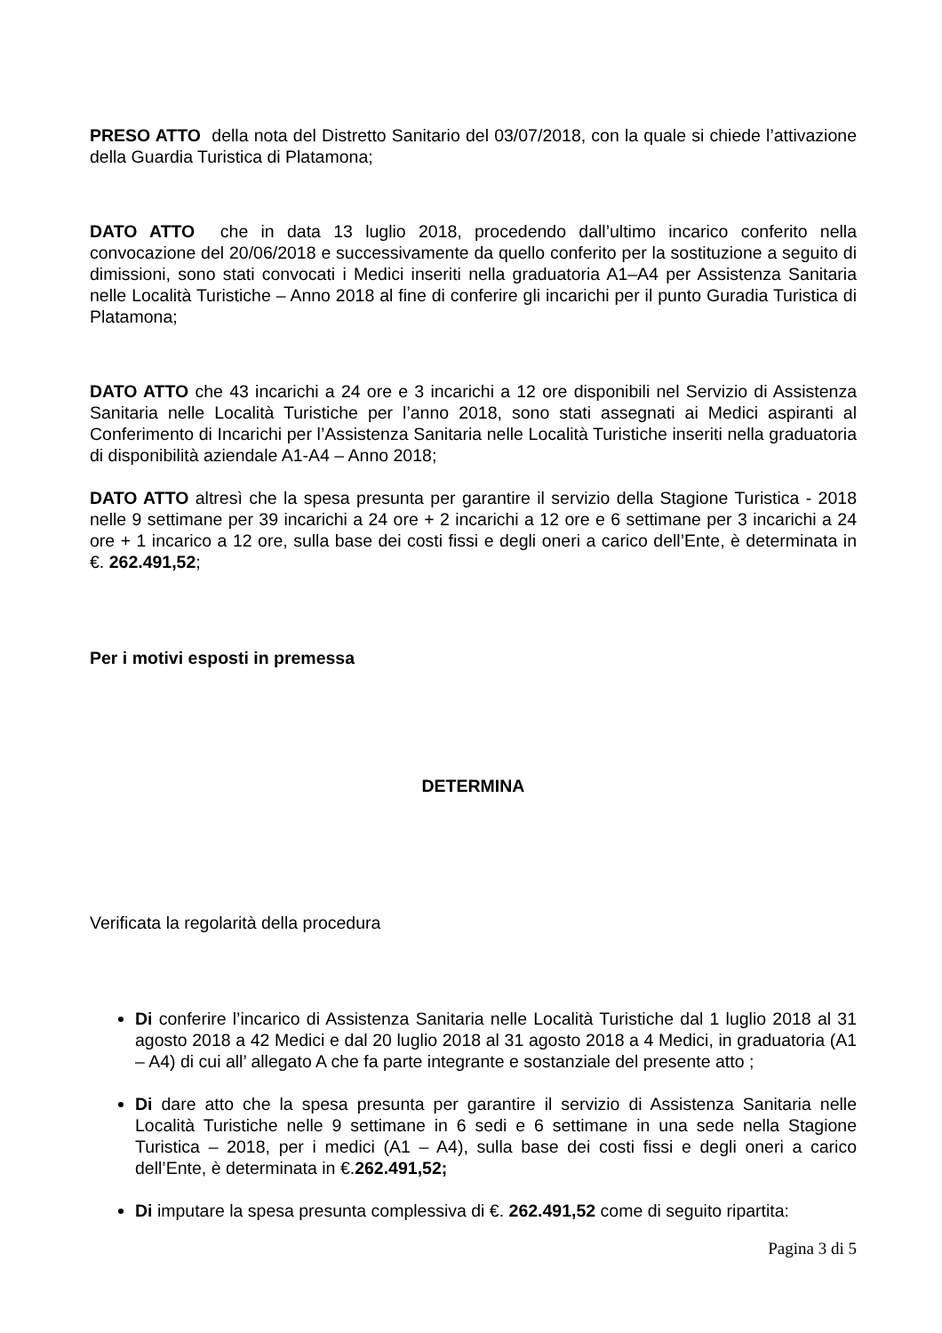PRESO ATTO della nota del Distretto Sanitario del 03/07/2018, con la quale si chiede l’attivazione della Guardia Turistica di Platamona;
DATO ATTO che in data 13 luglio 2018, procedendo dall’ultimo incarico conferito nella convocazione del 20/06/2018 e successivamente da quello conferito per la sostituzione a seguito di dimissioni, sono stati convocati i Medici inseriti nella graduatoria A1–A4 per Assistenza Sanitaria nelle Località Turistiche – Anno 2018 al fine di conferire gli incarichi per il punto Guradia Turistica di Platamona;
DATO ATTO che 43 incarichi a 24 ore e 3 incarichi a 12 ore disponibili nel Servizio di Assistenza Sanitaria nelle Località Turistiche per l’anno 2018, sono stati assegnati ai Medici aspiranti al Conferimento di Incarichi per l’Assistenza Sanitaria nelle Località Turistiche inseriti nella graduatoria di disponibilità aziendale A1-A4 – Anno 2018;
DATO ATTO altresì che la spesa presunta per garantire il servizio della Stagione Turistica - 2018 nelle 9 settimane per 39 incarichi a 24 ore + 2 incarichi a 12 ore e 6 settimane per 3 incarichi a 24 ore + 1 incarico a 12 ore, sulla base dei costi fissi e degli oneri a carico dell’Ente, è determinata in €. 262.491,52;
Per i motivi esposti in premessa
DETERMINA
Verificata la regolarità della procedura
Di conferire l’incarico di Assistenza Sanitaria nelle Località Turistiche dal 1 luglio 2018 al 31 agosto 2018 a 42 Medici e dal 20 luglio 2018 al 31 agosto 2018 a 4 Medici, in graduatoria (A1 – A4) di cui all’ allegato A che fa parte integrante e sostanziale del presente atto ;
Di dare atto che la spesa presunta per garantire il servizio di Assistenza Sanitaria nelle Località Turistiche nelle 9 settimane in 6 sedi e 6 settimane in una sede nella Stagione Turistica – 2018, per i medici (A1 – A4), sulla base dei costi fissi e degli oneri a carico dell’Ente, è determinata in €.262.491,52;
Di imputare la spesa presunta complessiva di €. 262.491,52 come di seguito ripartita:
Pagina 3 di 5